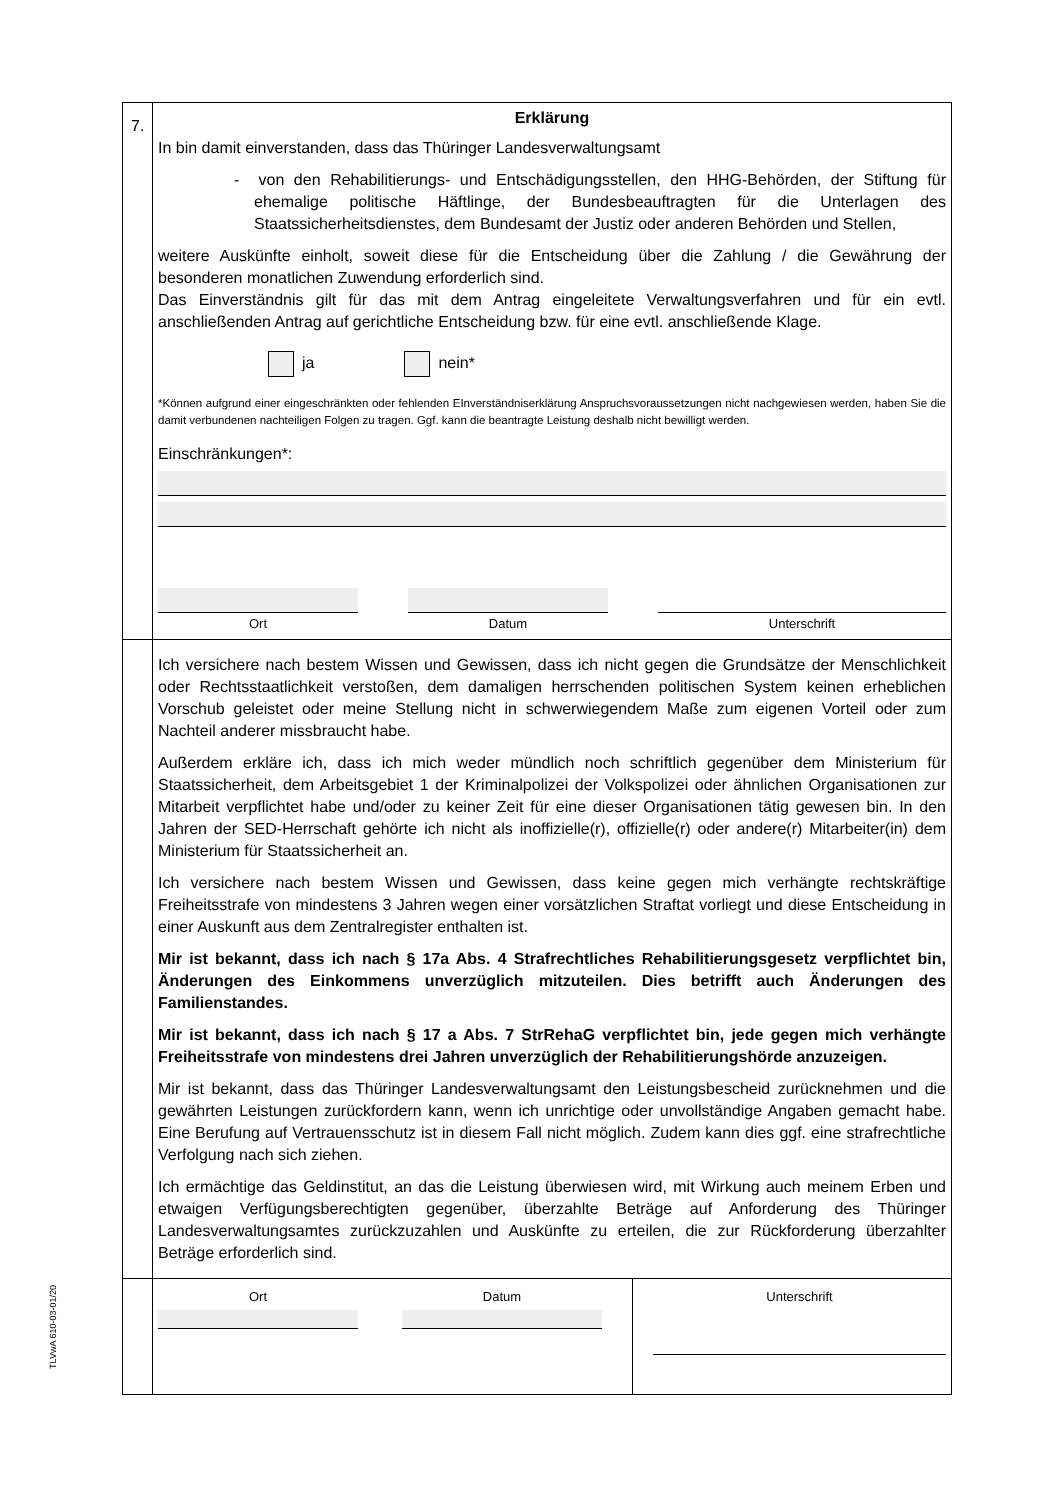TLVwA 610-03-01/20
7.
Erklärung
In bin damit einverstanden, dass das Thüringer Landesverwaltungsamt
- von den Rehabilitierungs- und Entschädigungsstellen, den HHG-Behörden, der Stiftung für ehemalige politische Häftlinge, der Bundesbeauftragten für die Unterlagen des Staatssicherheitsdienstes, dem Bundesamt der Justiz oder anderen Behörden und Stellen,
weitere Auskünfte einholt, soweit diese für die Entscheidung über die Zahlung / die Gewährung der besonderen monatlichen Zuwendung erforderlich sind.
Das Einverständnis gilt für das mit dem Antrag eingeleitete Verwaltungsverfahren und für ein evtl. anschließenden Antrag auf gerichtliche Entscheidung bzw. für eine evtl. anschließende Klage.
ja nein*
*Können aufgrund einer eingeschränkten oder fehlenden EInverständniserklärung Anspruchsvoraussetzungen nicht nachgewiesen werden, haben Sie die damit verbundenen nachteiligen Folgen zu tragen. Ggf. kann die beantragte Leistung deshalb nicht bewilligt werden.
Einschränkungen*:
Ort Datum Unterschrift
Ich versichere nach bestem Wissen und Gewissen, dass ich nicht gegen die Grundsätze der Menschlichkeit oder Rechtsstaatlichkeit verstoßen, dem damaligen herrschenden politischen System keinen erheblichen Vorschub geleistet oder meine Stellung nicht in schwerwiegendem Maße zum eigenen Vorteil oder zum Nachteil anderer missbraucht habe.
Außerdem erkläre ich, dass ich mich weder mündlich noch schriftlich gegenüber dem Ministerium für Staatssicherheit, dem Arbeitsgebiet 1 der Kriminalpolizei der Volkspolizei oder ähnlichen Organisationen zur Mitarbeit verpflichtet habe und/oder zu keiner Zeit für eine dieser Organisationen tätig gewesen bin. In den Jahren der SED-Herrschaft gehörte ich nicht als inoffizielle(r), offizielle(r) oder andere(r) Mitarbeiter(in) dem Ministerium für Staatssicherheit an.
Ich versichere nach bestem Wissen und Gewissen, dass keine gegen mich verhängte rechtskräftige Freiheitsstrafe von mindestens 3 Jahren wegen einer vorsätzlichen Straftat vorliegt und diese Entscheidung in einer Auskunft aus dem Zentralregister enthalten ist.
Mir ist bekannt, dass ich nach § 17a Abs. 4 Strafrechtliches Rehabilitierungsgesetz verpflichtet bin, Änderungen des Einkommens unverzüglich mitzuteilen. Dies betrifft auch Änderungen des Familienstandes.
Mir ist bekannt, dass ich nach § 17 a Abs. 7 StrRehaG verpflichtet bin, jede gegen mich verhängte Freiheitsstrafe von mindestens drei Jahren unverzüglich der Rehabilitierungshörde anzuzeigen.
Mir ist bekannt, dass das Thüringer Landesverwaltungsamt den Leistungsbescheid zurücknehmen und die gewährten Leistungen zurückfordern kann, wenn ich unrichtige oder unvollständige Angaben gemacht habe. Eine Berufung auf Vertrauensschutz ist in diesem Fall nicht möglich. Zudem kann dies ggf. eine strafrechtliche Verfolgung nach sich ziehen.
Ich ermächtige das Geldinstitut, an das die Leistung überwiesen wird, mit Wirkung auch meinem Erben und etwaigen Verfügungsberechtigten gegenüber, überzahlte Beträge auf Anforderung des Thüringer Landesverwaltungsamtes zurückzuzahlen und Auskünfte zu erteilen, die zur Rückforderung überzahlter Beträge erforderlich sind.
Ort Datum Unterschrift